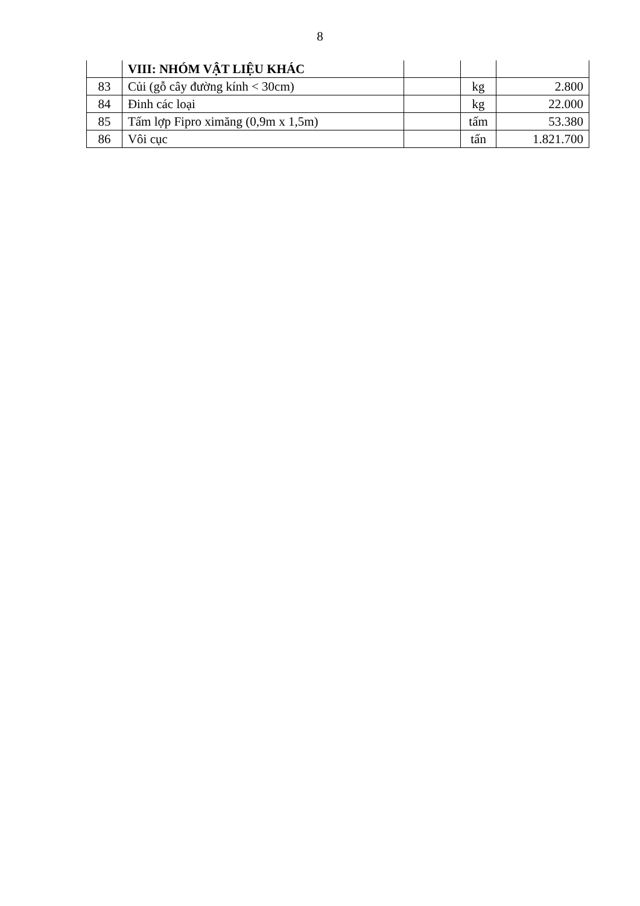8
| | VIII: NHÓM VẬT LIỆU KHÁC | | | |
| 83 | Củi (gỗ cây đường kính < 30cm) | | kg | 2.800 |
| 84 | Đinh các loại | | kg | 22.000 |
| 85 | Tấm lợp Fipro ximăng (0,9m x 1,5m) | | tấm | 53.380 |
| 86 | Vôi cục | | tấn | 1.821.700 |